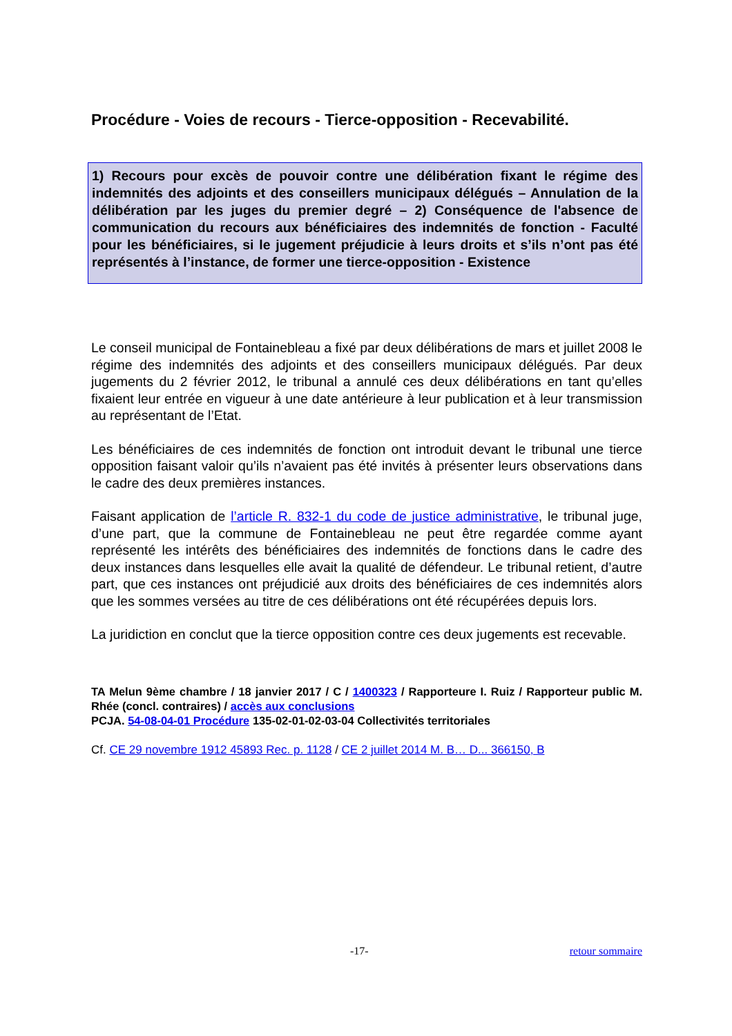Procédure - Voies de recours - Tierce-opposition - Recevabilité.
1) Recours pour excès de pouvoir contre une délibération fixant le régime des indemnités des adjoints et des conseillers municipaux délégués – Annulation de la délibération par les juges du premier degré – 2) Conséquence de l'absence de communication du recours aux bénéficiaires des indemnités de fonction - Faculté pour les bénéficiaires, si le jugement préjudicie à leurs droits et s’ils n’ont pas été représentés à l’instance, de former une tierce-opposition - Existence
Le conseil municipal de Fontainebleau a fixé par deux délibérations de mars et juillet 2008 le régime des indemnités des adjoints et des conseillers municipaux délégués. Par deux jugements du 2 février 2012, le tribunal a annulé ces deux délibérations en tant qu’elles fixaient leur entrée en vigueur à une date antérieure à leur publication et à leur transmission au représentant de l’Etat.
Les bénéficiaires de ces indemnités de fonction ont introduit devant le tribunal une tierce opposition faisant valoir qu’ils n’avaient pas été invités à présenter leurs observations dans le cadre des deux premières instances.
Faisant application de l’article R. 832-1 du code de justice administrative, le tribunal juge, d’une part, que la commune de Fontainebleau ne peut être regardée comme ayant représenté les intérêts des bénéficiaires des indemnités de fonctions dans le cadre des deux instances dans lesquelles elle avait la qualité de défendeur. Le tribunal retient, d’autre part, que ces instances ont préjudicié aux droits des bénéficiaires de ces indemnités alors que les sommes versées au titre de ces délibérations ont été récupérées depuis lors.
La juridiction en conclut que la tierce opposition contre ces deux jugements est recevable.
TA Melun 9ème chambre / 18 janvier 2017 / C / 1400323 / Rapporteure I. Ruiz / Rapporteur public M. Rhée (concl. contraires) / accès aux conclusions
PCJA. 54-08-04-01 Procédure 135-02-01-02-03-04 Collectivités territoriales
Cf. CE 29 novembre 1912 45893 Rec. p. 1128 / CE 2 juillet 2014 M. B… D... 366150, B
-17- retour sommaire